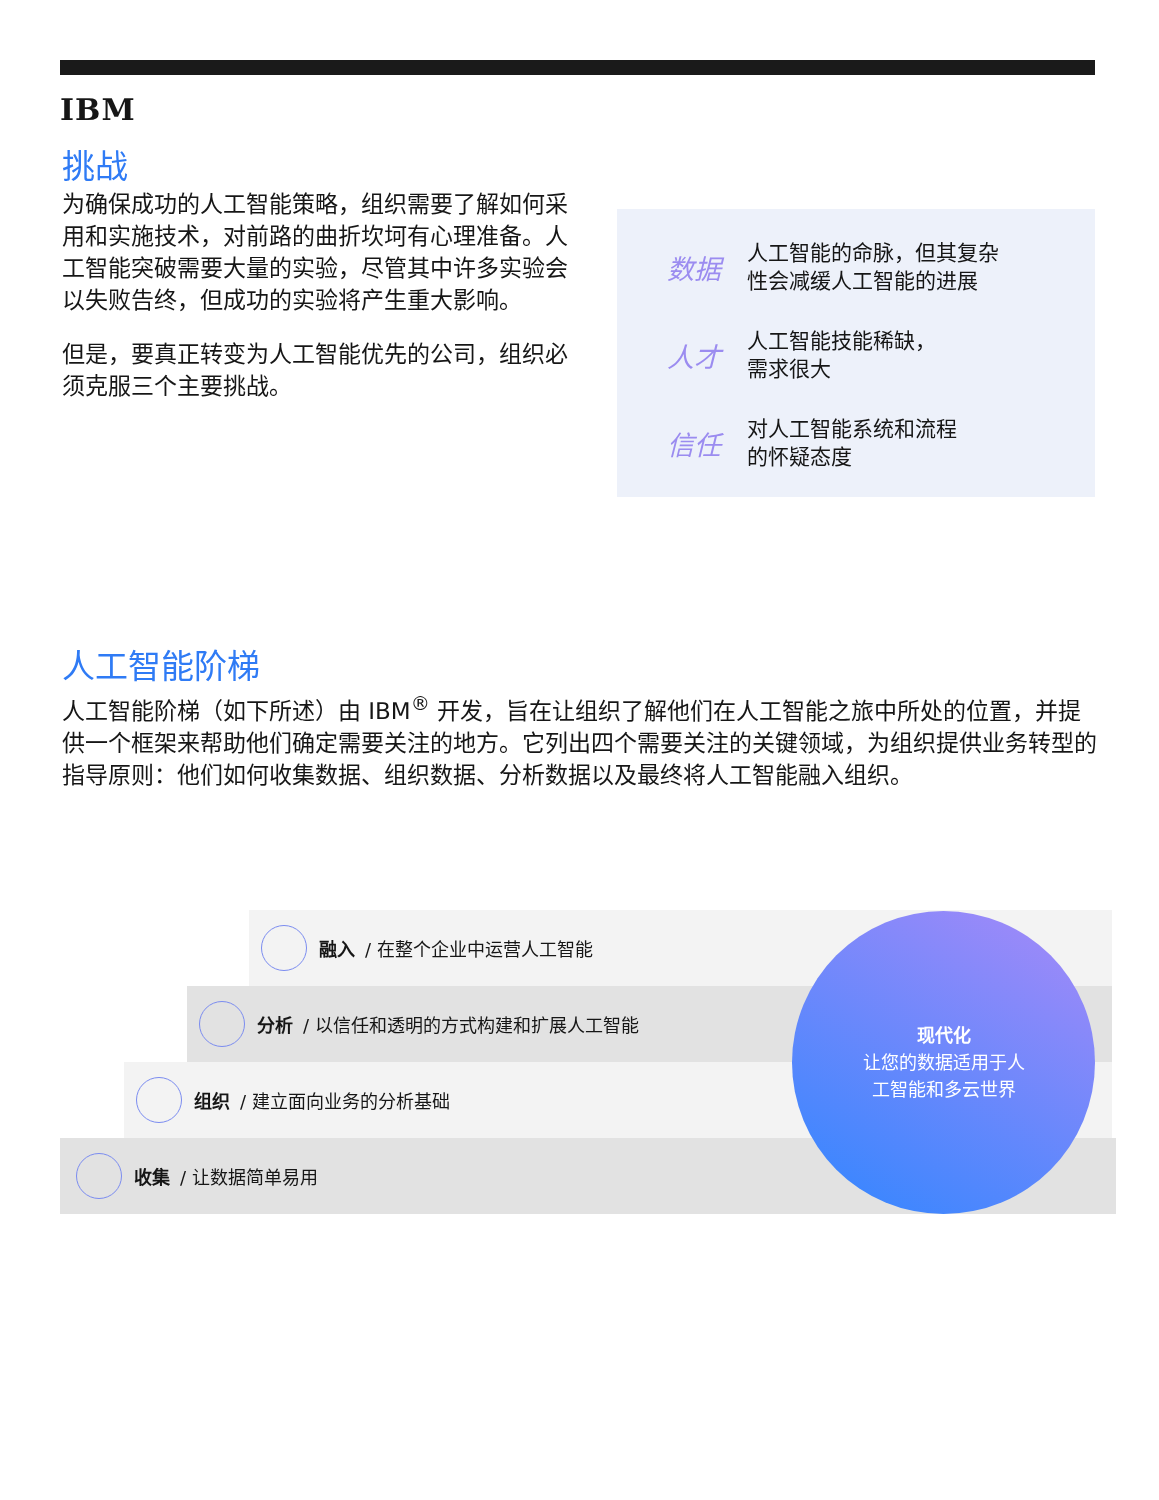IBM
挑战
为确保成功的人工智能策略，组织需要了解如何采用和实施技术，对前路的曲折坎坷有心理准备。人工智能突破需要大量的实验，尽管其中许多实验会以失败告终，但成功的实验将产生重大影响。
但是，要真正转变为人工智能优先的公司，组织必须克服三个主要挑战。
数据 人工智能的命脉，但其复杂
性会减缓人工智能的进展
人才 人工智能技能稀缺，
需求很大
信任 对人工智能系统和流程
的怀疑态度
人工智能阶梯
人工智能阶梯（如下所述）由 IBM<sup>®</sup> 开发，旨在让组织了解他们在人工智能之旅中所处的位置，并提供一个框架来帮助他们确定需要关注的地方。它列出四个需要关注的关键领域，为组织提供业务转型的指导原则：他们如何收集数据、组织数据、分析数据以及最终将人工智能融入组织。
融入 / 在整个企业中运营人工智能
分析 / 以信任和透明的方式构建和扩展人工智能
组织 / 建立面向业务的分析基础
收集 / 让数据简单易用
现代化
让您的数据适用于人
工智能和多云世界